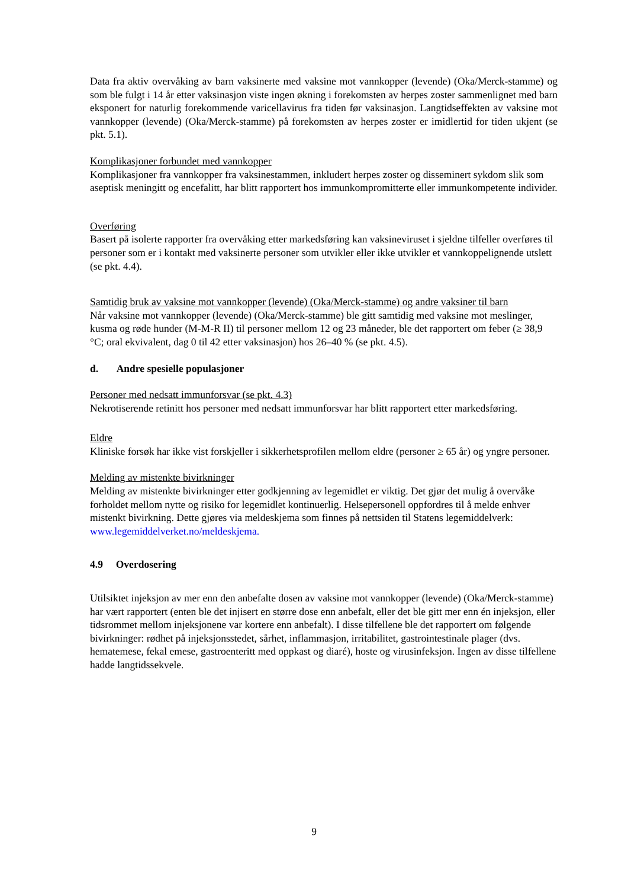Data fra aktiv overvåking av barn vaksinerte med vaksine mot vannkopper (levende) (Oka/Merck-stamme) og som ble fulgt i 14 år etter vaksinasjon viste ingen økning i forekomsten av herpes zoster sammenlignet med barn eksponert for naturlig forekommende varicellavirus fra tiden før vaksinasjon. Langtidseffekten av vaksine mot vannkopper (levende) (Oka/Merck-stamme) på forekomsten av herpes zoster er imidlertid for tiden ukjent (se pkt. 5.1).
Komplikasjoner forbundet med vannkopper
Komplikasjoner fra vannkopper fra vaksinestammen, inkludert herpes zoster og disseminert sykdom slik som aseptisk meningitt og encefalitt, har blitt rapportert hos immunkompromitterte eller immunkompetente individer.
Overføring
Basert på isolerte rapporter fra overvåking etter markedsføring kan vaksineviruset i sjeldne tilfeller overføres til personer som er i kontakt med vaksinerte personer som utvikler eller ikke utvikler et vannkoppelignende utslett (se pkt. 4.4).
Samtidig bruk av vaksine mot vannkopper (levende) (Oka/Merck-stamme) og andre vaksiner til barn
Når vaksine mot vannkopper (levende) (Oka/Merck-stamme) ble gitt samtidig med vaksine mot meslinger, kusma og røde hunder (M-M-R II) til personer mellom 12 og 23 måneder, ble det rapportert om feber (≥ 38,9 °C; oral ekvivalent, dag 0 til 42 etter vaksinasjon) hos 26–40 % (se pkt. 4.5).
d. Andre spesielle populasjoner
Personer med nedsatt immunforsvar (se pkt. 4.3)
Nekrotiserende retinitt hos personer med nedsatt immunforsvar har blitt rapportert etter markedsføring.
Eldre
Kliniske forsøk har ikke vist forskjeller i sikkerhetsprofilen mellom eldre (personer ≥ 65 år) og yngre personer.
Melding av mistenkte bivirkninger
Melding av mistenkte bivirkninger etter godkjenning av legemidlet er viktig. Det gjør det mulig å overvåke forholdet mellom nytte og risiko for legemidlet kontinuerlig. Helsepersonell oppfordres til å melde enhver mistenkt bivirkning. Dette gjøres via meldeskjema som finnes på nettsiden til Statens legemiddelverk: www.legemiddelverket.no/meldeskjema.
4.9 Overdosering
Utilsiktet injeksjon av mer enn den anbefalte dosen av vaksine mot vannkopper (levende) (Oka/Merck-stamme) har vært rapportert (enten ble det injisert en større dose enn anbefalt, eller det ble gitt mer enn én injeksjon, eller tidsrommet mellom injeksjonene var kortere enn anbefalt). I disse tilfellene ble det rapportert om følgende bivirkninger: rødhet på injeksjonsstedet, sårhet, inflammasjon, irritabilitet, gastrointestinale plager (dvs. hematemese, fekal emese, gastroenteritt med oppkast og diaré), hoste og virusinfeksjon. Ingen av disse tilfellene hadde langtidssekvele.
9